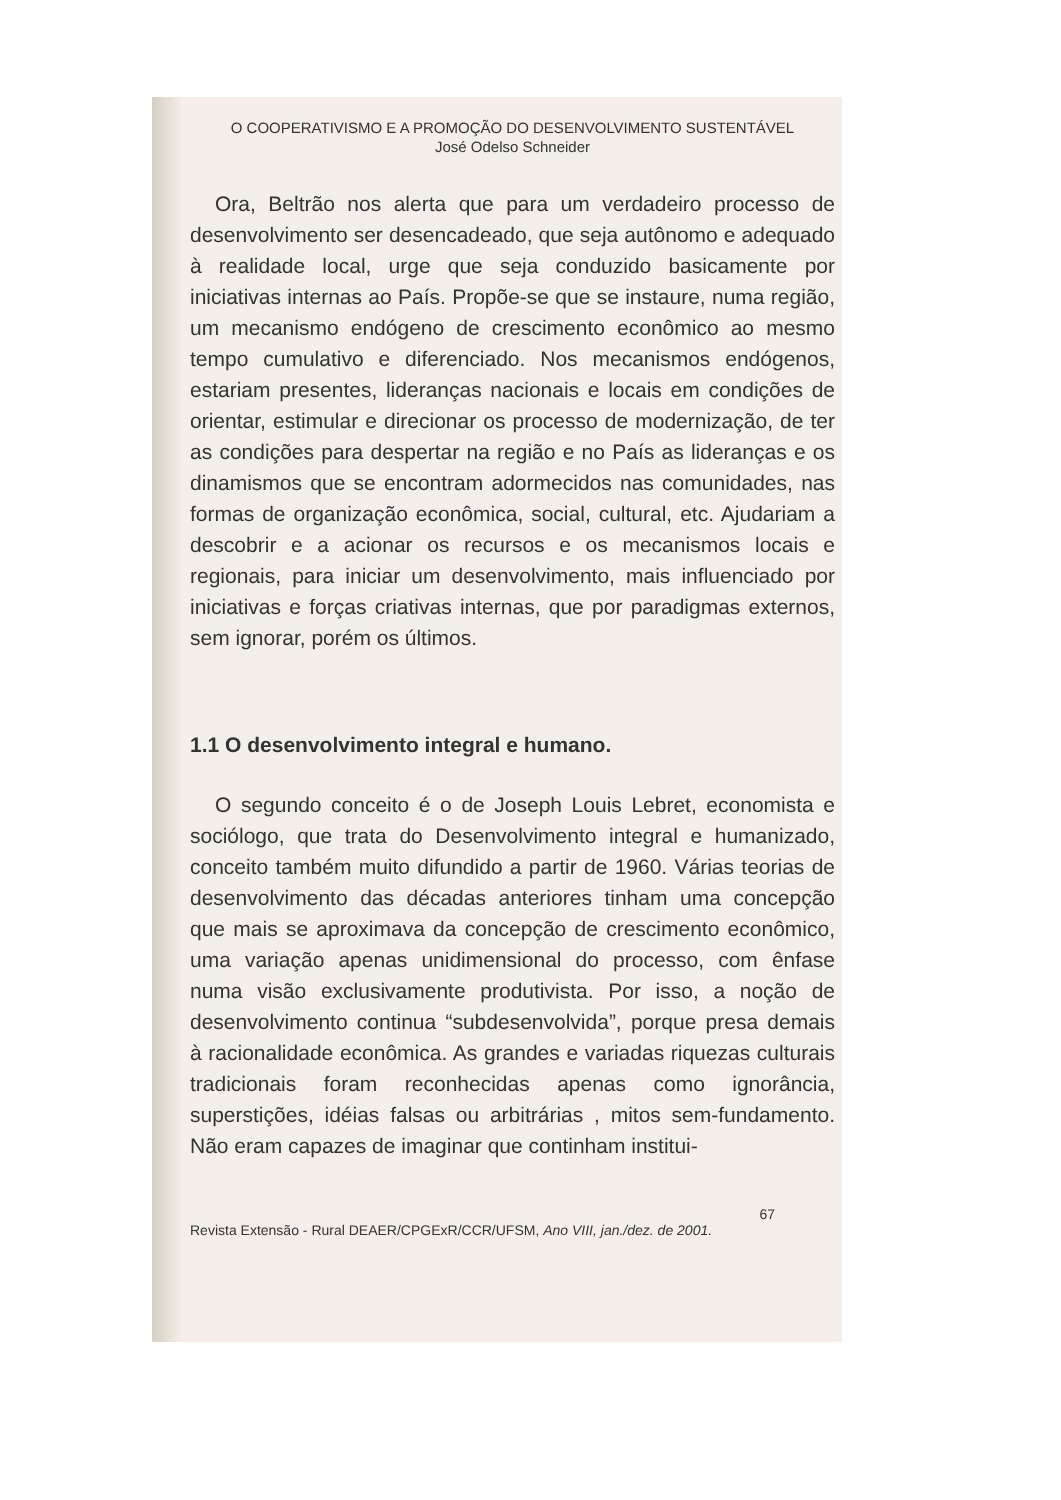O COOPERATIVISMO E A PROMOÇÃO DO DESENVOLVIMENTO SUSTENTÁVEL
José Odelso Schneider
Ora, Beltrão nos alerta que para um verdadeiro processo de desenvolvimento ser desencadeado, que seja autônomo e adequado à realidade local, urge que seja conduzido basicamente por iniciativas internas ao País. Propõe-se que se instaure, numa região, um mecanismo endógeno de crescimento econômico ao mesmo tempo cumulativo e diferenciado. Nos mecanismos endógenos, estariam presentes, lideranças nacionais e locais em condições de orientar, estimular e direcionar os processo de modernização, de ter as condições para despertar na região e no País as lideranças e os dinamismos que se encontram adormecidos nas comunidades, nas formas de organização econômica, social, cultural, etc. Ajudariam a descobrir e a acionar os recursos e os mecanismos locais e regionais, para iniciar um desenvolvimento, mais influenciado por iniciativas e forças criativas internas, que por paradigmas externos, sem ignorar, porém os últimos.
1.1 O desenvolvimento integral e humano.
O segundo conceito é o de Joseph Louis Lebret, economista e sociólogo, que trata do Desenvolvimento integral e humanizado, conceito também muito difundido a partir de 1960. Várias teorias de desenvolvimento das décadas anteriores tinham uma concepção que mais se aproximava da concepção de crescimento econômico, uma variação apenas unidimensional do processo, com ênfase numa visão exclusivamente produtivista. Por isso, a noção de desenvolvimento continua “subdesenvolvida”, porque presa demais à racionalidade econômica. As grandes e variadas riquezas culturais tradicionais foram reconhecidas apenas como ignorância, superstições, idéias falsas ou arbitrárias , mitos sem-fundamento. Não eram capazes de imaginar que continham institui-
67
Revista Extensão - Rural DEAER/CPGExR/CCR/UFSM, Ano VIII, jan./dez. de 2001.